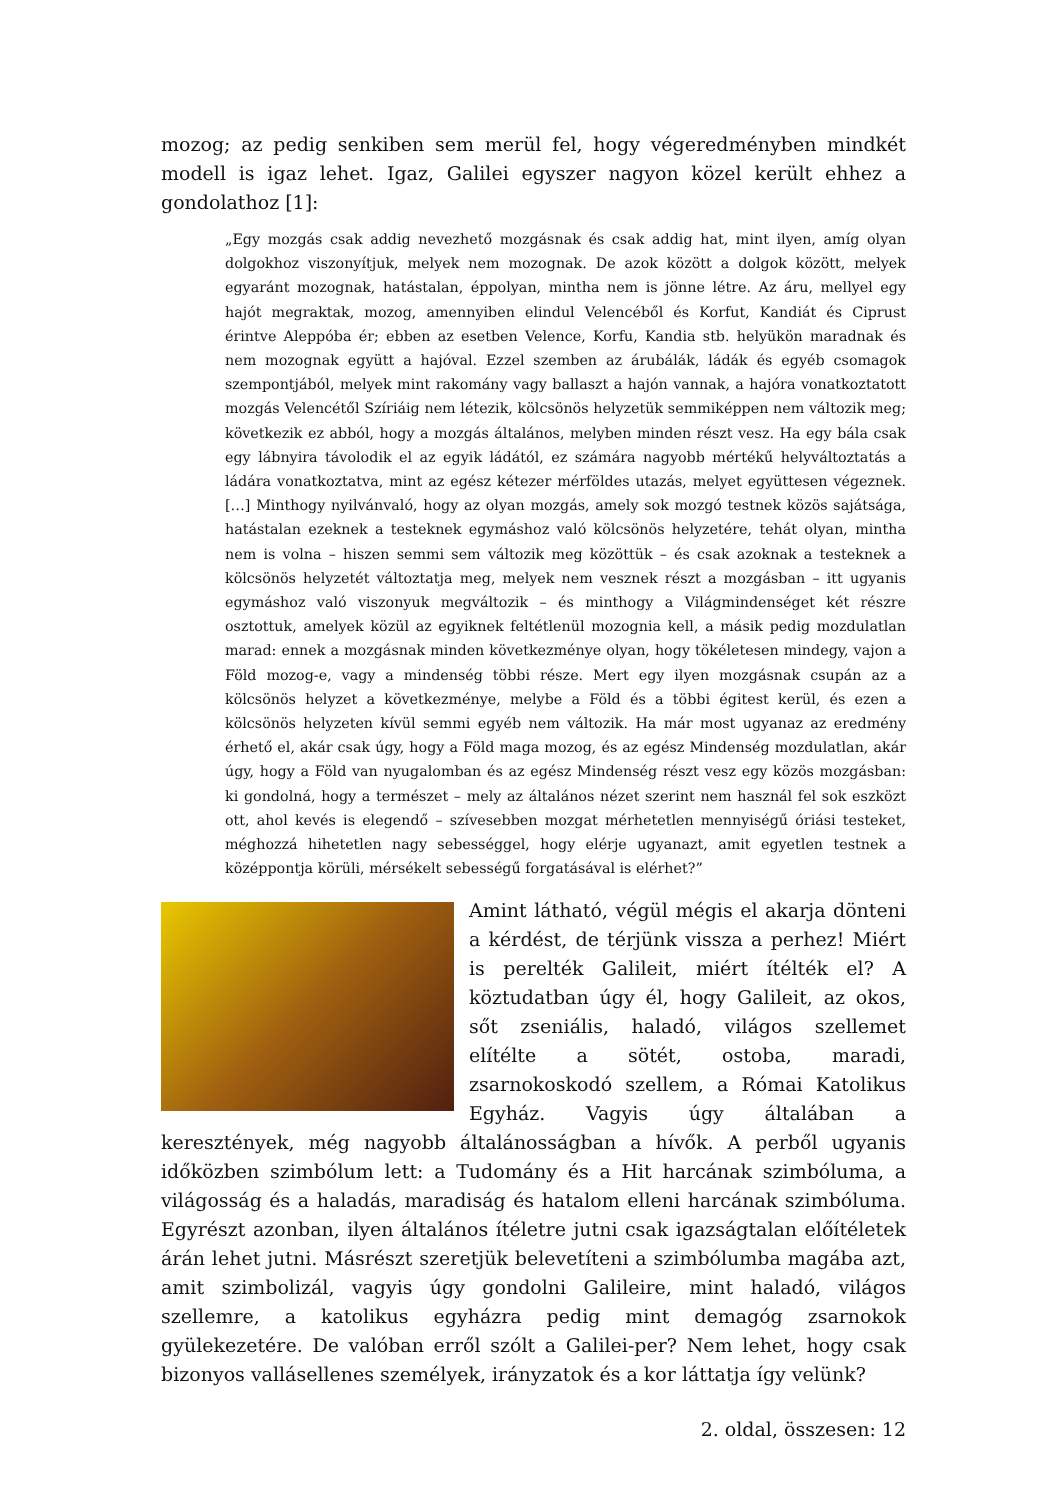mozog; az pedig senkiben sem merül fel, hogy végeredményben mindkét modell is igaz lehet. Igaz, Galilei egyszer nagyon közel került ehhez a gondolathoz [1]:
„Egy mozgás csak addig nevezhető mozgásnak és csak addig hat, mint ilyen, amíg olyan dolgokhoz viszonyítjuk, melyek nem mozognak. De azok között a dolgok között, melyek egyaránt mozognak, hatástalan, éppolyan, mintha nem is jönne létre. Az áru, mellyel egy hajót megraktak, mozog, amennyiben elindul Velencéből és Korfut, Kandiát és Ciprust érintve Aleppóba ér; ebben az esetben Velence, Korfu, Kandia stb. helyükön maradnak és nem mozognak együtt a hajóval. Ezzel szemben az árubálák, ládák és egyéb csomagok szempontjából, melyek mint rakomány vagy ballaszt a hajón vannak, a hajóra vonatkoztatott mozgás Velencétől Szíriáig nem létezik, kölcsönös helyzetük semmiképpen nem változik meg; következik ez abból, hogy a mozgás általános, melyben minden részt vesz. Ha egy bála csak egy lábnyira távolodik el az egyik ládától, ez számára nagyobb mértékű helyváltoztatás a ládára vonatkoztatva, mint az egész kétezer mérföldes utazás, melyet együttesen végeznek. […] Minthogy nyilvánvaló, hogy az olyan mozgás, amely sok mozgó testnek közös sajátsága, hatástalan ezeknek a testeknek egymáshoz való kölcsönös helyzetére, tehát olyan, mintha nem is volna – hiszen semmi sem változik meg közöttük – és csak azoknak a testeknek a kölcsönös helyzetét változtatja meg, melyek nem vesznek részt a mozgásban – itt ugyanis egymáshoz való viszonyuk megváltozik – és minthogy a Világmindenséget két részre osztottuk, amelyek közül az egyiknek feltétlenül mozognia kell, a másik pedig mozdulatlan marad: ennek a mozgásnak minden következménye olyan, hogy tökéletesen mindegy, vajon a Föld mozog-e, vagy a mindenség többi része. Mert egy ilyen mozgásnak csupán az a kölcsönös helyzet a következménye, melybe a Föld és a többi égitest kerül, és ezen a kölcsönös helyzeten kívül semmi egyéb nem változik. Ha már most ugyanaz az eredmény érhető el, akár csak úgy, hogy a Föld maga mozog, és az egész Mindenség mozdulatlan, akár úgy, hogy a Föld van nyugalomban és az egész Mindenség részt vesz egy közös mozgásban: ki gondolná, hogy a természet – mely az általános nézet szerint nem használ fel sok eszközt ott, ahol kevés is elegendő – szívesebben mozgat mérhetetlen mennyiségű óriási testeket, méghozzá hihetetlen nagy sebességgel, hogy elérje ugyanazt, amit egyetlen testnek a középpontja körüli, mérsékelt sebességű forgatásával is elérhet?”
Amint látható, végül mégis el akarja dönteni a kérdést, de térjünk vissza a perhez! Miért is perelték Galileit, miért ítélték el? A köztudatban úgy él, hogy Galileit, az okos, sőt zseniális, haladó, világos szellemet elítélte a sötét, ostoba, maradi, zsarnokoskodó szellem, a Római Katolikus Egyház. Vagyis úgy általában a keresztények, még nagyobb általánosságban a hívők. A perből ugyanis időközben szimbólum lett: a Tudomány és a Hit harcának szimbóluma, a világosság és a haladás, maradiság és hatalom elleni harcának szimbóluma. Egyrészt azonban, ilyen általános ítéletre jutni csak igazságtalan előítéletek árán lehet jutni. Másrészt szeretjük belevetíteni a szimbólumba magába azt, amit szimbolizál, vagyis úgy gondolni Galileire, mint haladó, világos szellemre, a katolikus egyházra pedig mint demagóg zsarnokok gyülekezetére. De valóban erről szólt a Galilei-per? Nem lehet, hogy csak bizonyos vallásellenes személyek, irányzatok és a kor láttatja így velünk?
2. oldal, összesen: 12